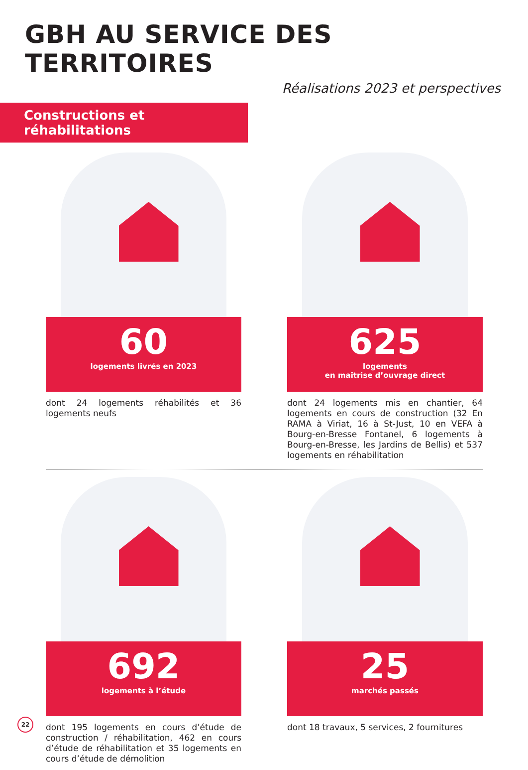GBH AU SERVICE DES TERRITOIRES
Réalisations 2023 et perspectives
Constructions et réhabilitations
60
logements livrés en 2023
dont 24 logements réhabilités et 36 logements neufs
625
logements
en maîtrise d’ouvrage direct
dont 24 logements mis en chantier, 64 logements en cours de construction (32 En RAMA à Viriat, 16 à St-Just, 10 en VEFA à Bourg-en-Bresse Fontanel, 6 logements à Bourg-en-Bresse, les Jardins de Bellis) et 537 logements en réhabilitation
692
logements à l’étude
dont 195 logements en cours d’étude de construction / réhabilitation, 462 en cours d’étude de réhabilitation et 35 logements en cours d’étude de démolition
25
marchés passés
dont 18 travaux, 5 services, 2 fournitures
22